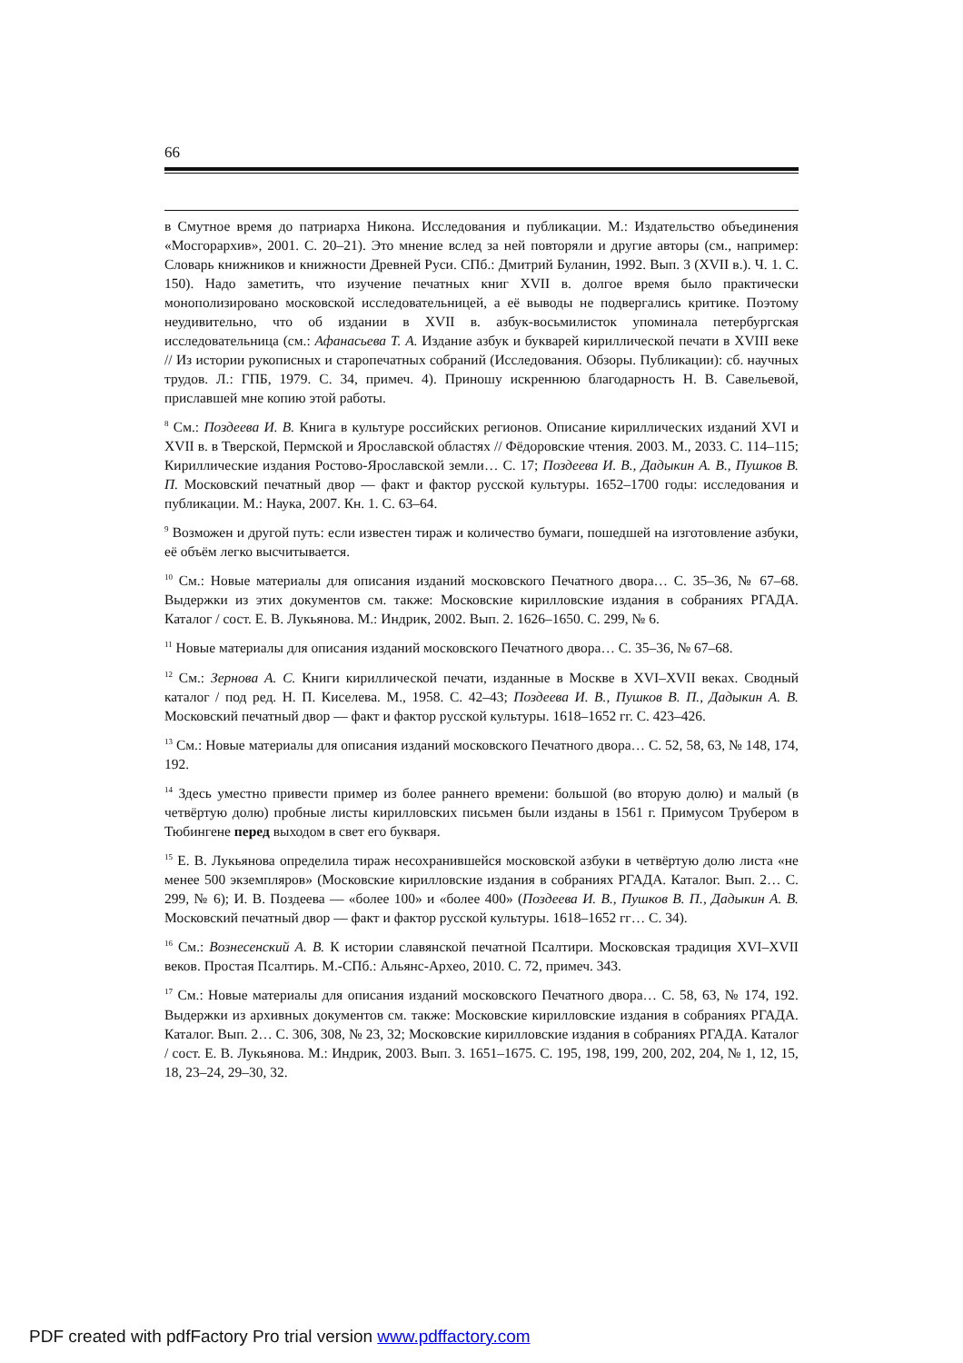66
в Смутное время до патриарха Никона. Исследования и публикации. М.: Издательство объединения «Мосгорархив», 2001. С. 20–21). Это мнение вслед за ней повторяли и другие авторы (см., например: Словарь книжников и книжности Древней Руси. СПб.: Дмитрий Буланин, 1992. Вып. 3 (XVII в.). Ч. 1. С. 150). Надо заметить, что изучение печатных книг XVII в. долгое время было практически монополизировано московской исследовательницей, а её выводы не подвергались критике. Поэтому неудивительно, что об издании в XVII в. азбук-восьмилисток упоминала петербургская исследовательница (см.: Афанасьева Т. А. Издание азбук и букварей кириллической печати в XVIII веке // Из истории рукописных и старопечатных собраний (Исследования. Обзоры. Публикации): сб. научных трудов. Л.: ГПБ, 1979. С. 34, примеч. 4). Приношу искреннюю благодарность Н. В. Савельевой, приславшей мне копию этой работы.
<sup>8</sup> См.: Поздеева И. В. Книга в культуре российских регионов. Описание кириллических изданий XVI и XVII в. в Тверской, Пермской и Ярославской областях // Фёдоровские чтения. 2003. М., 2033. С. 114–115; Кириллические издания Ростово-Ярославской земли… С. 17; Поздеева И. В., Дадыкин А. В., Пушков В. П. Московский печатный двор — факт и фактор русской культуры. 1652–1700 годы: исследования и публикации. М.: Наука, 2007. Кн. 1. С. 63–64.
<sup>9</sup> Возможен и другой путь: если известен тираж и количество бумаги, пошедшей на изготовление азбуки, её объём легко высчитывается.
<sup>10</sup> См.: Новые материалы для описания изданий московского Печатного двора… С. 35–36, № 67–68. Выдержки из этих документов см. также: Московские кирилловские издания в собраниях РГАДА. Каталог / сост. Е. В. Лукьянова. М.: Индрик, 2002. Вып. 2. 1626–1650. С. 299, № 6.
<sup>11</sup> Новые материалы для описания изданий московского Печатного двора… С. 35–36, № 67–68.
<sup>12</sup> См.: Зернова А. С. Книги кириллической печати, изданные в Москве в XVI–XVII веках. Сводный каталог / под ред. Н. П. Киселева. М., 1958. С. 42–43; Поздеева И. В., Пушков В. П., Дадыкин А. В. Московский печатный двор — факт и фактор русской культуры. 1618–1652 гг. С. 423–426.
<sup>13</sup> См.: Новые материалы для описания изданий московского Печатного двора… С. 52, 58, 63, № 148, 174, 192.
<sup>14</sup> Здесь уместно привести пример из более раннего времени: большой (во вторую долю) и малый (в четвёртую долю) пробные листы кирилловских письмен были изданы в 1561 г. Примусом Трубером в Тюбингене перед выходом в свет его букваря.
<sup>15</sup> Е. В. Лукьянова определила тираж несохранившейся московской азбуки в четвёртую долю листа «не менее 500 экземпляров» (Московские кирилловские издания в собраниях РГАДА. Каталог. Вып. 2… С. 299, № 6); И. В. Поздеева — «более 100» и «более 400» (Поздеева И. В., Пушков В. П., Дадыкин А. В. Московский печатный двор — факт и фактор русской культуры. 1618–1652 гг… С. 34).
<sup>16</sup> См.: Вознесенский А. В. К истории славянской печатной Псалтири. Московская традиция XVI–XVII веков. Простая Псалтирь. М.-СПб.: Альянс-Архео, 2010. С. 72, примеч. 343.
<sup>17</sup> См.: Новые материалы для описания изданий московского Печатного двора… С. 58, 63, № 174, 192. Выдержки из архивных документов см. также: Московские кирилловские издания в собраниях РГАДА. Каталог. Вып. 2… С. 306, 308, № 23, 32; Московские кирилловские издания в собраниях РГАДА. Каталог / сост. Е. В. Лукьянова. М.: Индрик, 2003. Вып. 3. 1651–1675. С. 195, 198, 199, 200, 202, 204, № 1, 12, 15, 18, 23–24, 29–30, 32.
PDF created with pdfFactory Pro trial version www.pdffactory.com